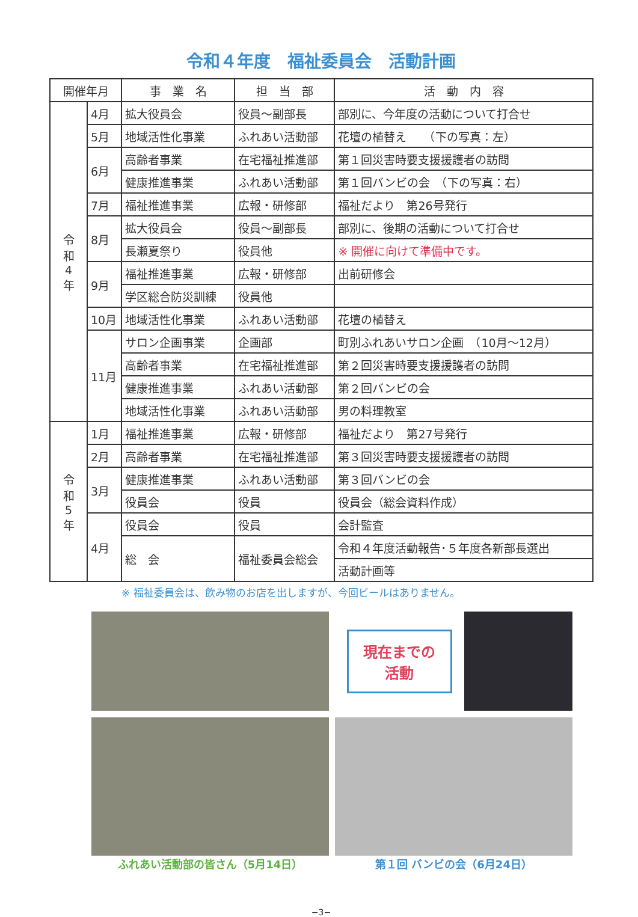令和４年度　福祉委員会　活動計画
| 開催年月 | | 事 業 名 | 担 当 部 | 活 動 内 容 |
| --- | --- | --- | --- | --- |
| 令 和 4 年 | 4月 | 拡大役員会 | 役員～副部長 | 部別に、今年度の活動について打合せ |
| | 5月 | 地域活性化事業 | ふれあい活動部 | 花壇の植替え （下の写真：左） |
| | 6月 | 高齢者事業 | 在宅福祉推進部 | 第１回災害時要支援援護者の訪問 |
| | | 健康推進事業 | ふれあい活動部 | 第１回バンビの会 （下の写真：右） |
| | 7月 | 福祉推進事業 | 広報・研修部 | 福祉だより 第26号発行 |
| | 8月 | 拡大役員会 | 役員～副部長 | 部別に、後期の活動について打合せ |
| | | 長瀬夏祭り | 役員他 | ※ 開催に向けて準備中です。 |
| | 9月 | 福祉推進事業 | 広報・研修部 | 出前研修会 |
| | | 学区総合防災訓練 | 役員他 | |
| | 10月 | 地域活性化事業 | ふれあい活動部 | 花壇の植替え |
| | 11月 | サロン企画事業 | 企画部 | 町別ふれあいサロン企画 （10月～12月） |
| | | 高齢者事業 | 在宅福祉推進部 | 第２回災害時要支援援護者の訪問 |
| | | 健康推進事業 | ふれあい活動部 | 第２回バンビの会 |
| | | 地域活性化事業 | ふれあい活動部 | 男の料理教室 |
| 令 和 5 年 | 1月 | 福祉推進事業 | 広報・研修部 | 福祉だより 第27号発行 |
| | 2月 | 高齢者事業 | 在宅福祉推進部 | 第３回災害時要支援援護者の訪問 |
| | 3月 | 健康推進事業 | ふれあい活動部 | 第３回バンビの会 |
| | | 役員会 | 役員 | 役員会（総会資料作成） |
| | 4月 | 役員会 | 役員 | 会計監査 |
| | | 総 会 | 福祉委員会総会 | 令和４年度活動報告･５年度各新部長選出 |
| | | | | 活動計画等 |
※ 福祉委員会は、飲み物のお店を出しますが、今回ビールはありません。
現在までの
活動
ふれあい活動部の皆さん（5月14日）
第１回 バンビの会（6月24日）
−3−